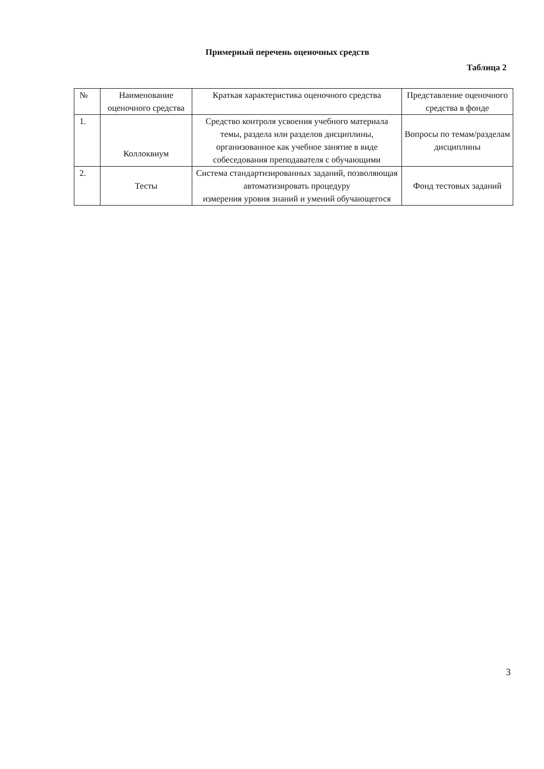Примерный перечень оценочных средств
Таблица 2
| № | Наименование оценочного средства | Краткая характеристика оценочного средства | Представление оценочного средства в фонде |
| 1. | Коллоквиум | Средство контроля усвоения учебного материала темы, раздела или разделов дисциплины, организованное как учебное занятие в виде собеседования преподавателя с обучающими | Вопросы по темам/разделам дисциплины |
| 2. | Тесты | Система стандартизированных заданий, позволяющая автоматизировать процедуру измерения уровня знаний и умений обучающегося | Фонд тестовых заданий |
3